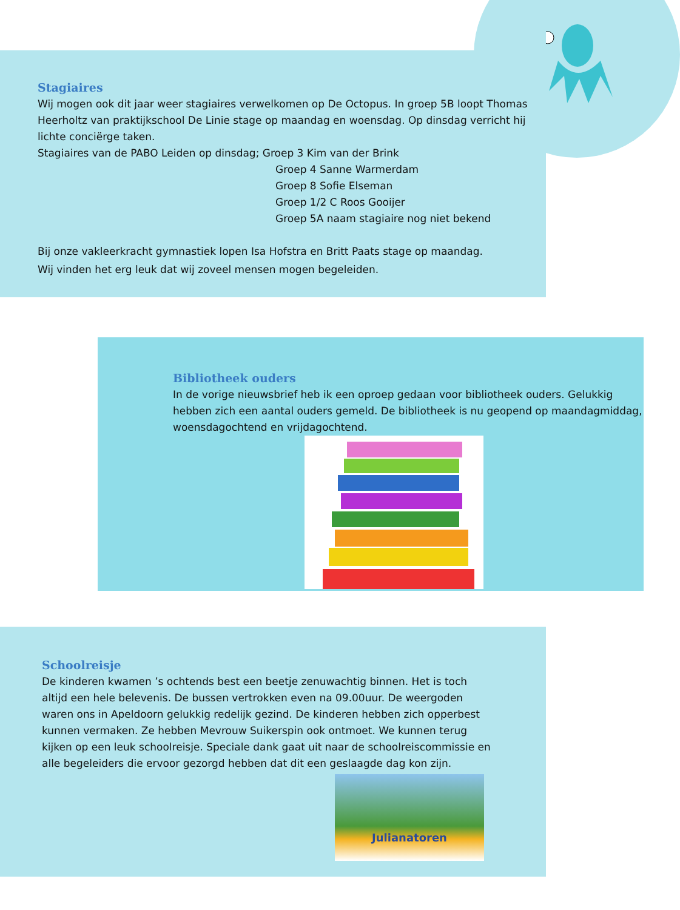Stagiaires
Wij mogen ook dit jaar weer stagiaires verwelkomen op De Octopus. In groep 5B loopt Thomas Heerholtz van praktijkschool De Linie stage op maandag en woensdag. Op dinsdag verricht hij lichte conciërge taken.
Stagiaires van de PABO Leiden op dinsdag; Groep 3 Kim van der Brink
Groep 4 Sanne Warmerdam
Groep 8 Sofie Elseman
Groep 1/2 C Roos Gooijer
Groep 5A naam stagiaire nog niet bekend
Bij onze vakleerkracht gymnastiek lopen Isa Hofstra en Britt Paats stage op maandag.
Wij vinden het erg leuk dat wij zoveel mensen mogen begeleiden.
Bibliotheek ouders
In de vorige nieuwsbrief heb ik een oproep gedaan voor bibliotheek ouders. Gelukkig hebben zich een aantal ouders gemeld. De bibliotheek is nu geopend op maandagmiddag, woensdagochtend en vrijdagochtend.
Schoolreisje
De kinderen kwamen ’s ochtends best een beetje zenuwachtig binnen. Het is toch altijd een hele belevenis. De bussen vertrokken even na 09.00uur. De weergoden waren ons in Apeldoorn gelukkig redelijk gezind. De kinderen hebben zich opperbest kunnen vermaken. Ze hebben Mevrouw Suikerspin ook ontmoet. We kunnen terug kijken op een leuk schoolreisje. Speciale dank gaat uit naar de schoolreiscommissie en alle begeleiders die ervoor gezorgd hebben dat dit een geslaagde dag kon zijn.
Julianatoren